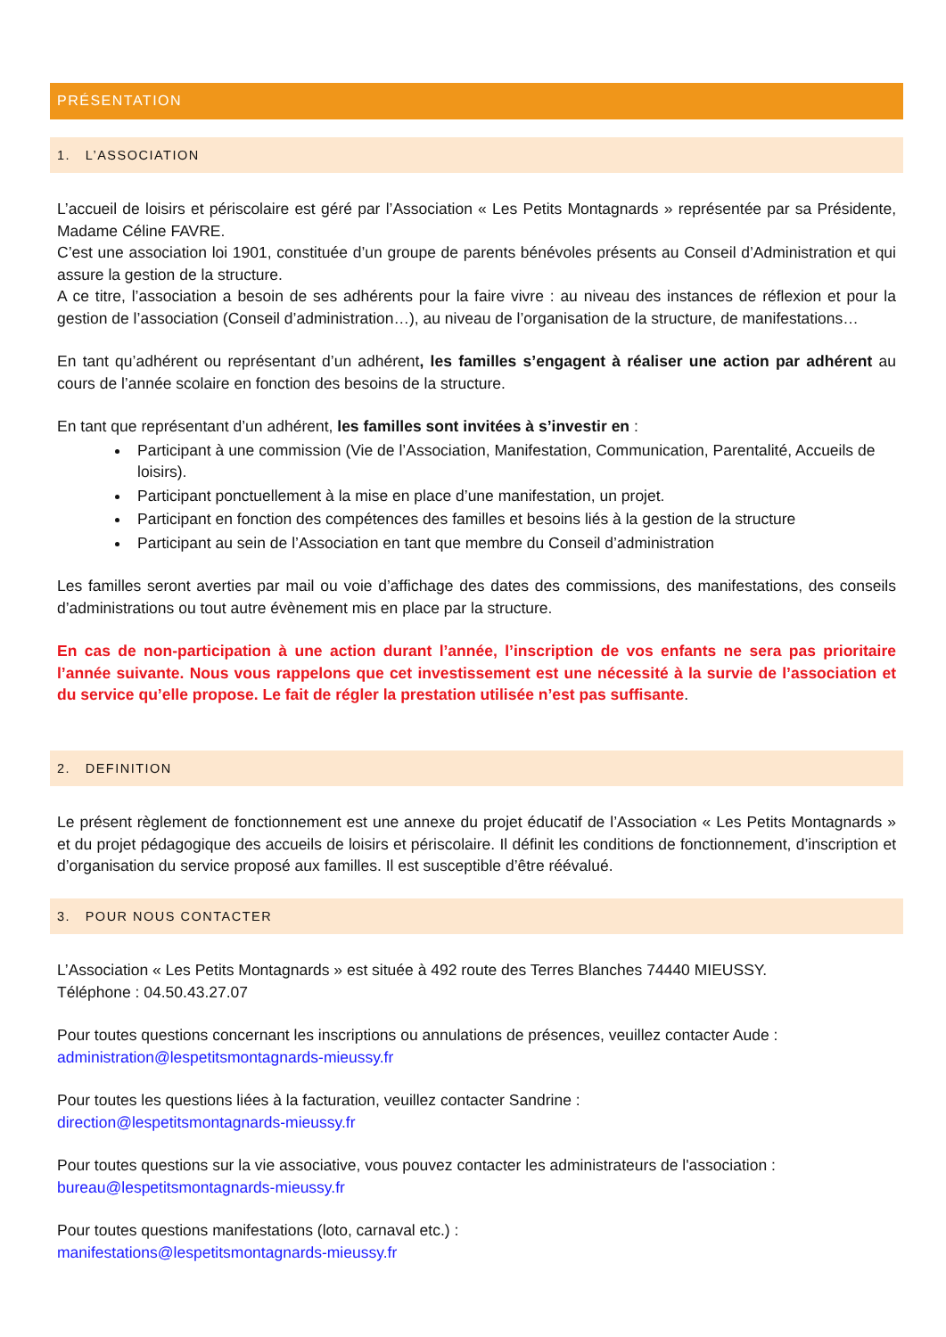PRÉSENTATION
1. L’ASSOCIATION
L’accueil de loisirs et périscolaire est géré par l’Association « Les Petits Montagnards » représentée par sa Présidente, Madame Céline FAVRE.
C’est une association loi 1901, constituée d’un groupe de parents bénévoles présents au Conseil d’Administration et qui assure la gestion de la structure.
A ce titre, l’association a besoin de ses adhérents pour la faire vivre : au niveau des instances de réflexion et pour la gestion de l’association (Conseil d’administration…), au niveau de l’organisation de la structure, de manifestations…
En tant qu’adhérent ou représentant d’un adhérent, les familles s’engagent à réaliser une action par adhérent au cours de l’année scolaire en fonction des besoins de la structure.
En tant que représentant d’un adhérent, les familles sont invitées à s’investir en :
Participant à une commission (Vie de l’Association, Manifestation, Communication, Parentalité, Accueils de loisirs).
Participant ponctuellement à la mise en place d’une manifestation, un projet.
Participant en fonction des compétences des familles et besoins liés à la gestion de la structure
Participant au sein de l’Association en tant que membre du Conseil d’administration
Les familles seront averties par mail ou voie d’affichage des dates des commissions, des manifestations, des conseils d’administrations ou tout autre évènement mis en place par la structure.
En cas de non-participation à une action durant l’année, l’inscription de vos enfants ne sera pas prioritaire l’année suivante. Nous vous rappelons que cet investissement est une nécessité à la survie de l’association et du service qu’elle propose. Le fait de régler la prestation utilisée n’est pas suffisante.
2. DEFINITION
Le présent règlement de fonctionnement est une annexe du projet éducatif de l’Association « Les Petits Montagnards » et du projet pédagogique des accueils de loisirs et périscolaire. Il définit les conditions de fonctionnement, d’inscription et d’organisation du service proposé aux familles. Il est susceptible d’être réévalué.
3. POUR NOUS CONTACTER
L’Association « Les Petits Montagnards » est située à 492 route des Terres Blanches 74440 MIEUSSY.
Téléphone : 04.50.43.27.07
Pour toutes questions concernant les inscriptions ou annulations de présences, veuillez contacter Aude :
administration@lespetitsmontagnards-mieussy.fr
Pour toutes les questions liées à la facturation, veuillez contacter Sandrine :
direction@lespetitsmontagnards-mieussy.fr
Pour toutes questions sur la vie associative, vous pouvez contacter les administrateurs de l'association :
bureau@lespetitsmontagnards-mieussy.fr
Pour toutes questions manifestations (loto, carnaval etc.) :
manifestations@lespetitsmontagnards-mieussy.fr